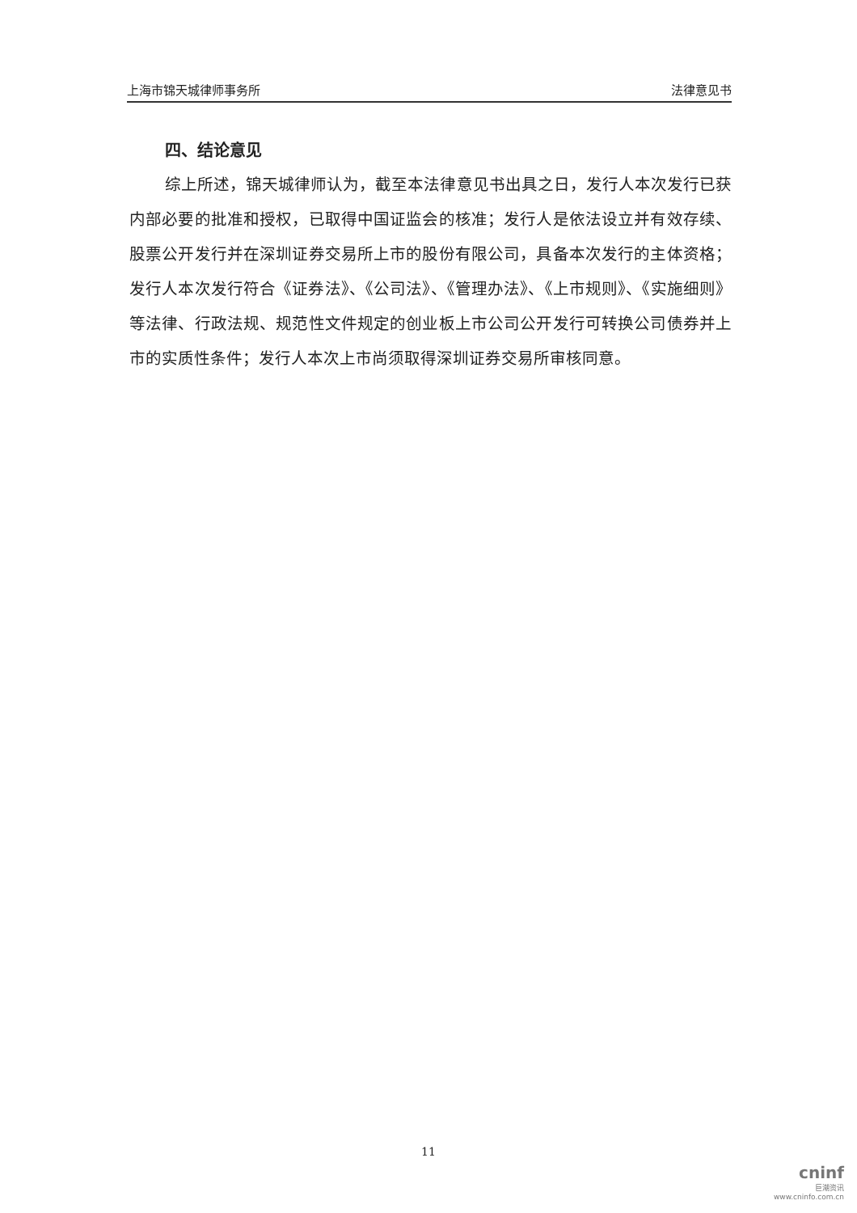上海市锦天城律师事务所 法律意见书
四、结论意见
综上所述，锦天城律师认为，截至本法律意见书出具之日，发行人本次发行已获内部必要的批准和授权，已取得中国证监会的核准；发行人是依法设立并有效存续、股票公开发行并在深圳证券交易所上市的股份有限公司，具备本次发行的主体资格；发行人本次发行符合《证券法》、《公司法》、《管理办法》、《上市规则》、《实施细则》等法律、行政法规、规范性文件规定的创业板上市公司公开发行可转换公司债券并上市的实质性条件；发行人本次上市尚须取得深圳证券交易所审核同意。
11
cninf
巨潮资讯
www.cninfo.com.cn